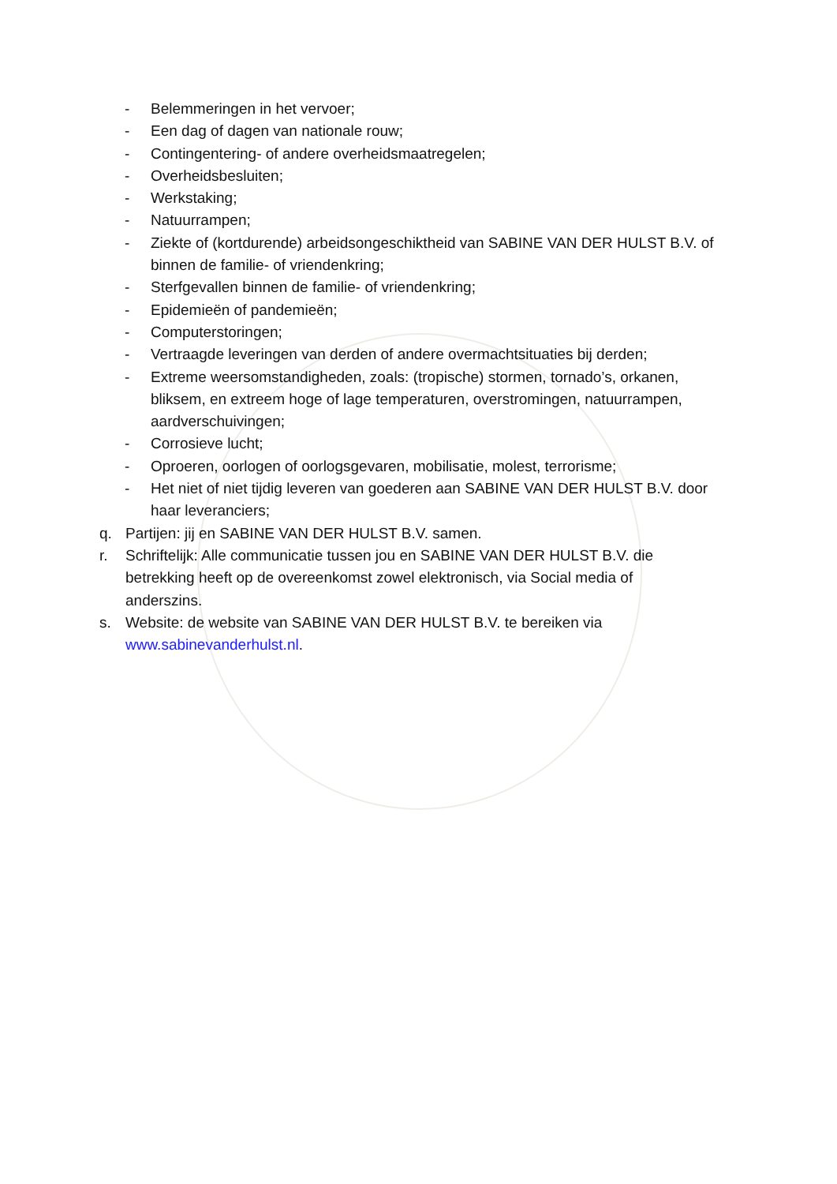- Belemmeringen in het vervoer;
- Een dag of dagen van nationale rouw;
- Contingentering- of andere overheidsmaatregelen;
- Overheidsbesluiten;
- Werkstaking;
- Natuurrampen;
- Ziekte of (kortdurende) arbeidsongeschiktheid van SABINE VAN DER HULST B.V. of binnen de familie- of vriendenkring;
- Sterfgevallen binnen de familie- of vriendenkring;
- Epidemieën of pandemieën;
- Computerstoringen;
- Vertraagde leveringen van derden of andere overmachtsituaties bij derden;
- Extreme weersomstandigheden, zoals: (tropische) stormen, tornado’s, orkanen, bliksem, en extreem hoge of lage temperaturen, overstromingen, natuurrampen, aardverschuivingen;
- Corrosieve lucht;
- Oproeren, oorlogen of oorlogsgevaren, mobilisatie, molest, terrorisme;
- Het niet of niet tijdig leveren van goederen aan SABINE VAN DER HULST B.V. door haar leveranciers;
q. Partijen: jij en SABINE VAN DER HULST B.V. samen.
r. Schriftelijk: Alle communicatie tussen jou en SABINE VAN DER HULST B.V. die betrekking heeft op de overeenkomst zowel elektronisch, via Social media of anderszins.
s. Website: de website van SABINE VAN DER HULST B.V. te bereiken via www.sabinevanderhulst.nl.